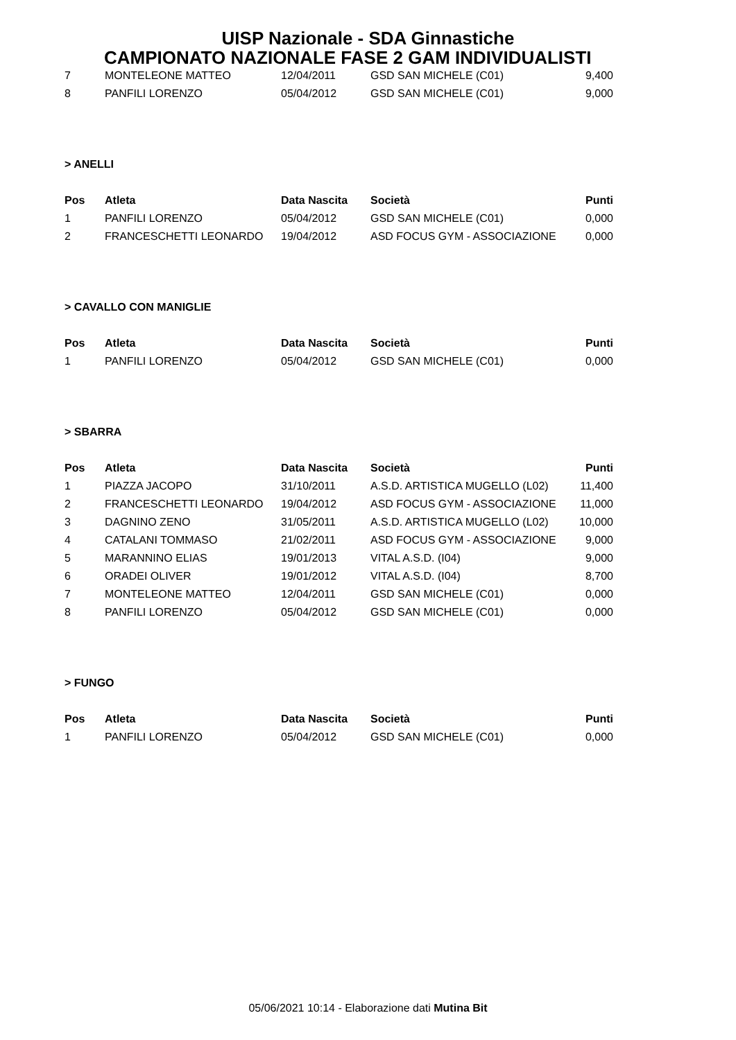UISP Nazionale - SDA Ginnastiche
CAMPIONATO NAZIONALE FASE 2 GAM INDIVIDUALISTI
| 7 | MONTELEONE MATTEO | 12/04/2011 | GSD SAN MICHELE (C01) | 9,400 |
| 8 | PANFILI LORENZO | 05/04/2012 | GSD SAN MICHELE (C01) | 9,000 |
> ANELLI
| Pos | Atleta | Data Nascita | Società | Punti |
| --- | --- | --- | --- | --- |
| 1 | PANFILI LORENZO | 05/04/2012 | GSD SAN MICHELE (C01) | 0,000 |
| 2 | FRANCESCHETTI LEONARDO | 19/04/2012 | ASD FOCUS GYM - ASSOCIAZIONE | 0,000 |
> CAVALLO CON MANIGLIE
| Pos | Atleta | Data Nascita | Società | Punti |
| --- | --- | --- | --- | --- |
| 1 | PANFILI LORENZO | 05/04/2012 | GSD SAN MICHELE (C01) | 0,000 |
> SBARRA
| Pos | Atleta | Data Nascita | Società | Punti |
| --- | --- | --- | --- | --- |
| 1 | PIAZZA JACOPO | 31/10/2011 | A.S.D. ARTISTICA MUGELLO (L02) | 11,400 |
| 2 | FRANCESCHETTI LEONARDO | 19/04/2012 | ASD FOCUS GYM - ASSOCIAZIONE | 11,000 |
| 3 | DAGNINO ZENO | 31/05/2011 | A.S.D. ARTISTICA MUGELLO (L02) | 10,000 |
| 4 | CATALANI TOMMASO | 21/02/2011 | ASD FOCUS GYM - ASSOCIAZIONE | 9,000 |
| 5 | MARANNINO ELIAS | 19/01/2013 | VITAL A.S.D. (I04) | 9,000 |
| 6 | ORADEI OLIVER | 19/01/2012 | VITAL A.S.D. (I04) | 8,700 |
| 7 | MONTELEONE MATTEO | 12/04/2011 | GSD SAN MICHELE (C01) | 0,000 |
| 8 | PANFILI LORENZO | 05/04/2012 | GSD SAN MICHELE (C01) | 0,000 |
> FUNGO
| Pos | Atleta | Data Nascita | Società | Punti |
| --- | --- | --- | --- | --- |
| 1 | PANFILI LORENZO | 05/04/2012 | GSD SAN MICHELE (C01) | 0,000 |
05/06/2021 10:14 - Elaborazione dati Mutina Bit